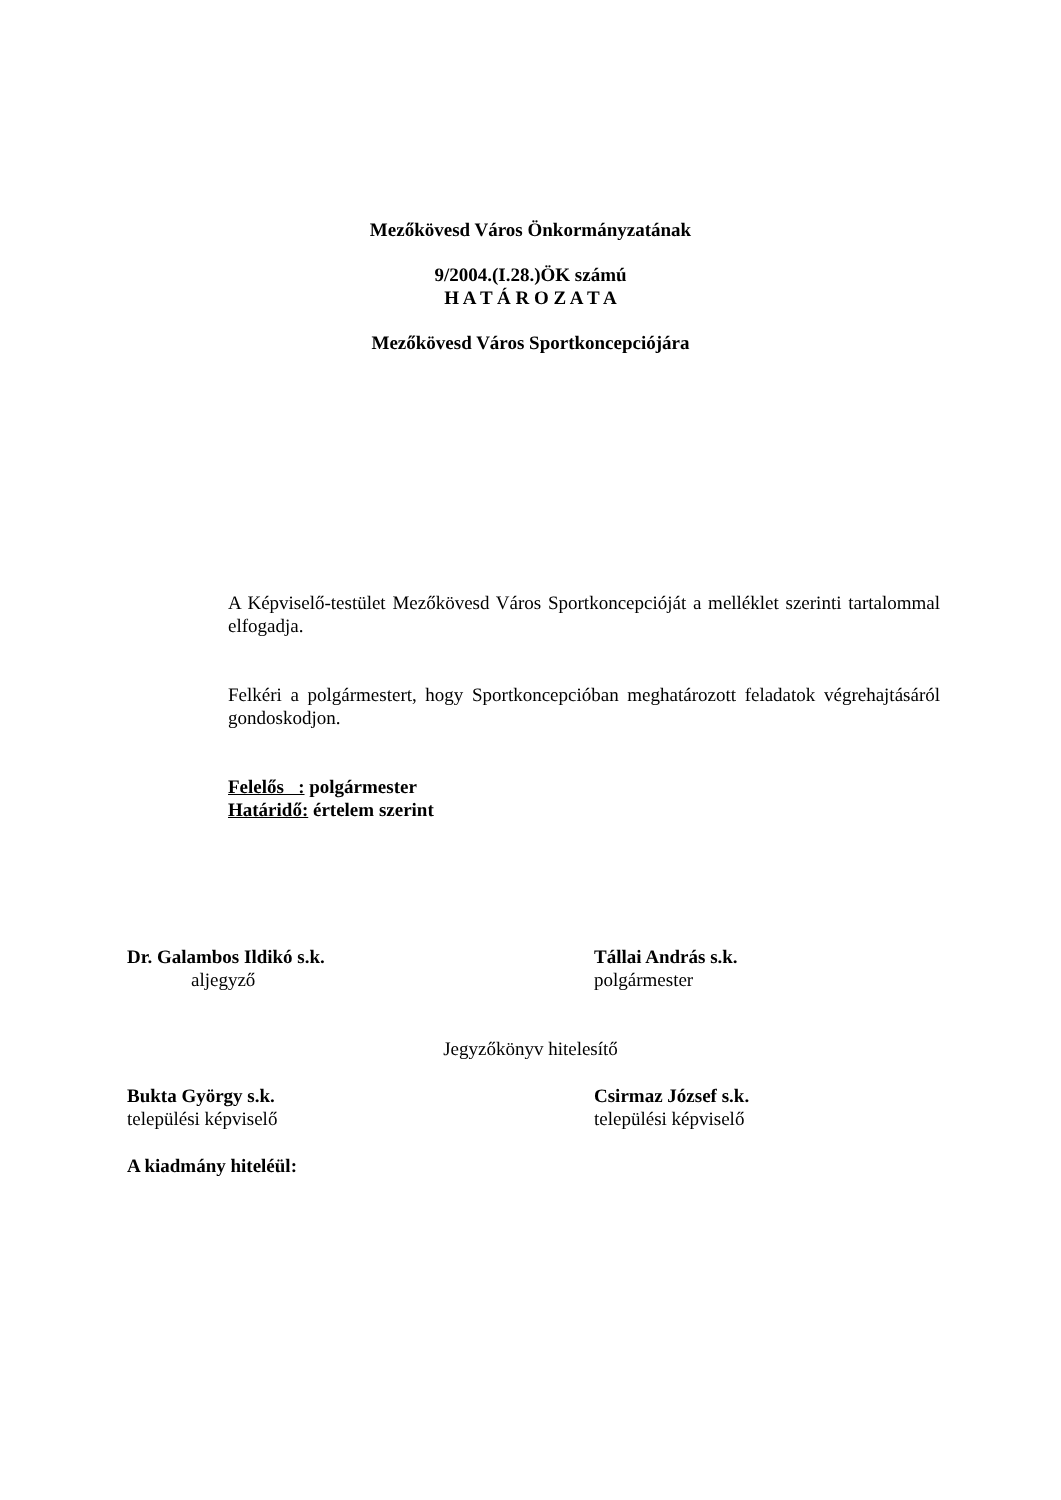Mezőkövesd Város Önkormányzatának
9/2004.(I.28.)ÖK számú
H A T Á R O Z A T A
Mezőkövesd Város Sportkoncepciójára
A Képviselő-testület Mezőkövesd Város Sportkoncepcióját a melléklet szerinti tartalommal elfogadja.
Felkéri a polgármestert, hogy Sportkoncepcióban meghatározott feladatok végrehajtásáról gondoskodjon.
Felelős : polgármester
Határidő: értelem szerint
Dr. Galambos Ildikó s.k.
aljegyző
Tállai András s.k.
polgármester
Jegyzőkönyv hitelesítő
Bukta György s.k.
települési képviselő
Csirmaz József s.k.
települési képviselő
A kiadmány hiteléül: